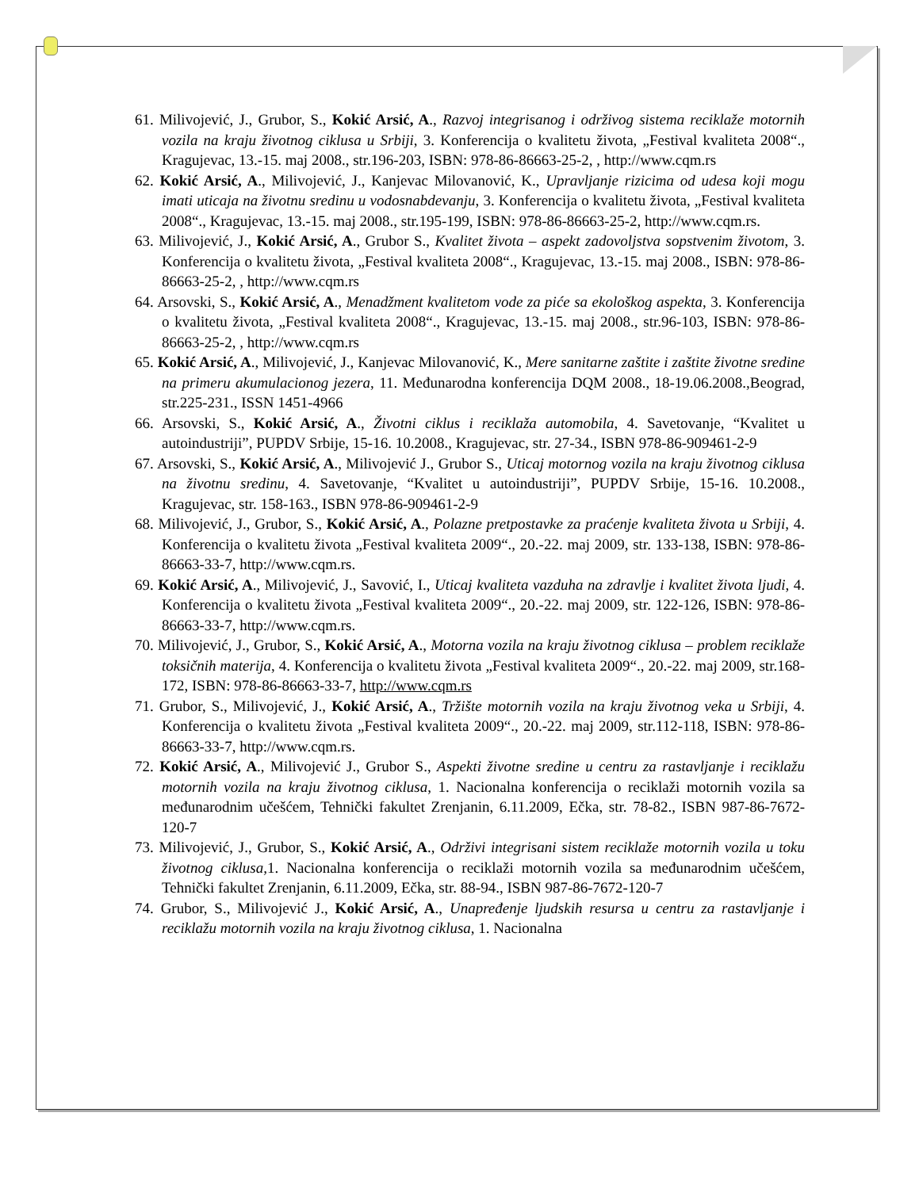61. Milivojević, J., Grubor, S., Kokić Arsić, A., Razvoj integrisanog i održivog sistema reciklaže motornih vozila na kraju životnog ciklusa u Srbiji, 3. Konferencija o kvalitetu života, „Festival kvaliteta 2008“., Kragujevac, 13.-15. maj 2008., str.196-203, ISBN: 978-86-86663-25-2, , http://www.cqm.rs
62. Kokić Arsić, A., Milivojević, J., Kanjevac Milovanović, K., Upravljanje rizicima od udesa koji mogu imati uticaja na životnu sredinu u vodosnabdevanju, 3. Konferencija o kvalitetu života, „Festival kvaliteta 2008“., Kragujevac, 13.-15. maj 2008., str.195-199, ISBN: 978-86-86663-25-2, http://www.cqm.rs.
63. Milivojević, J., Kokić Arsić, A., Grubor S., Kvalitet života – aspekt zadovoljstva sopstvenim životom, 3. Konferencija o kvalitetu života, „Festival kvaliteta 2008“., Kragujevac, 13.-15. maj 2008., ISBN: 978-86-86663-25-2, , http://www.cqm.rs
64. Arsovski, S., Kokić Arsić, A., Menadžment kvalitetom vode za piće sa ekološkog aspekta, 3. Konferencija o kvalitetu života, „Festival kvaliteta 2008“., Kragujevac, 13.-15. maj 2008., str.96-103, ISBN: 978-86-86663-25-2, , http://www.cqm.rs
65. Kokić Arsić, A., Milivojević, J., Kanjevac Milovanović, K., Mere sanitarne zaštite i zaštite životne sredine na primeru akumulacionog jezera, 11. Međunarodna konferencija DQM 2008., 18-19.06.2008.,Beograd, str.225-231., ISSN 1451-4966
66. Arsovski, S., Kokić Arsić, A., Životni ciklus i reciklaža automobila, 4. Savetovanje, “Kvalitet u autoindustriji”, PUPDV Srbije, 15-16. 10.2008., Kragujevac, str. 27-34., ISBN 978-86-909461-2-9
67. Arsovski, S., Kokić Arsić, A., Milivojević J., Grubor S., Uticaj motornog vozila na kraju životnog ciklusa na životnu sredinu, 4. Savetovanje, “Kvalitet u autoindustriji”, PUPDV Srbije, 15-16. 10.2008., Kragujevac, str. 158-163., ISBN 978-86-909461-2-9
68. Milivojević, J., Grubor, S., Kokić Arsić, A., Polazne pretpostavke za praćenje kvaliteta života u Srbiji, 4. Konferencija o kvalitetu života „Festival kvaliteta 2009“., 20.-22. maj 2009, str. 133-138, ISBN: 978-86-86663-33-7, http://www.cqm.rs.
69. Kokić Arsić, A., Milivojević, J., Savović, I., Uticaj kvaliteta vazduha na zdravlje i kvalitet života ljudi, 4. Konferencija o kvalitetu života „Festival kvaliteta 2009“., 20.-22. maj 2009, str. 122-126, ISBN: 978-86-86663-33-7, http://www.cqm.rs.
70. Milivojević, J., Grubor, S., Kokić Arsić, A., Motorna vozila na kraju životnog ciklusa – problem reciklaže toksičnih materija, 4. Konferencija o kvalitetu života „Festival kvaliteta 2009“., 20.-22. maj 2009, str.168-172, ISBN: 978-86-86663-33-7, http://www.cqm.rs
71. Grubor, S., Milivojević, J., Kokić Arsić, A., Tržište motornih vozila na kraju životnog veka u Srbiji, 4. Konferencija o kvalitetu života „Festival kvaliteta 2009“., 20.-22. maj 2009, str.112-118, ISBN: 978-86-86663-33-7, http://www.cqm.rs.
72. Kokić Arsić, A., Milivojević J., Grubor S., Aspekti životne sredine u centru za rastavljanje i reciklažu motornih vozila na kraju životnog ciklusa, 1. Nacionalna konferencija o reciklaži motornih vozila sa međunarodnim učešćem, Tehnički fakultet Zrenjanin, 6.11.2009, Ečka, str. 78-82., ISBN 987-86-7672-120-7
73. Milivojević, J., Grubor, S., Kokić Arsić, A., Održivi integrisani sistem reciklaže motornih vozila u toku životnog ciklusa, 1. Nacionalna konferencija o reciklaži motornih vozila sa međunarodnim učešćem, Tehnički fakultet Zrenjanin, 6.11.2009, Ečka, str. 88-94., ISBN 987-86-7672-120-7
74. Grubor, S., Milivojević J., Kokić Arsić, A., Unapređenje ljudskih resursa u centru za rastavljanje i reciklažu motornih vozila na kraju životnog ciklusa, 1. Nacionalna